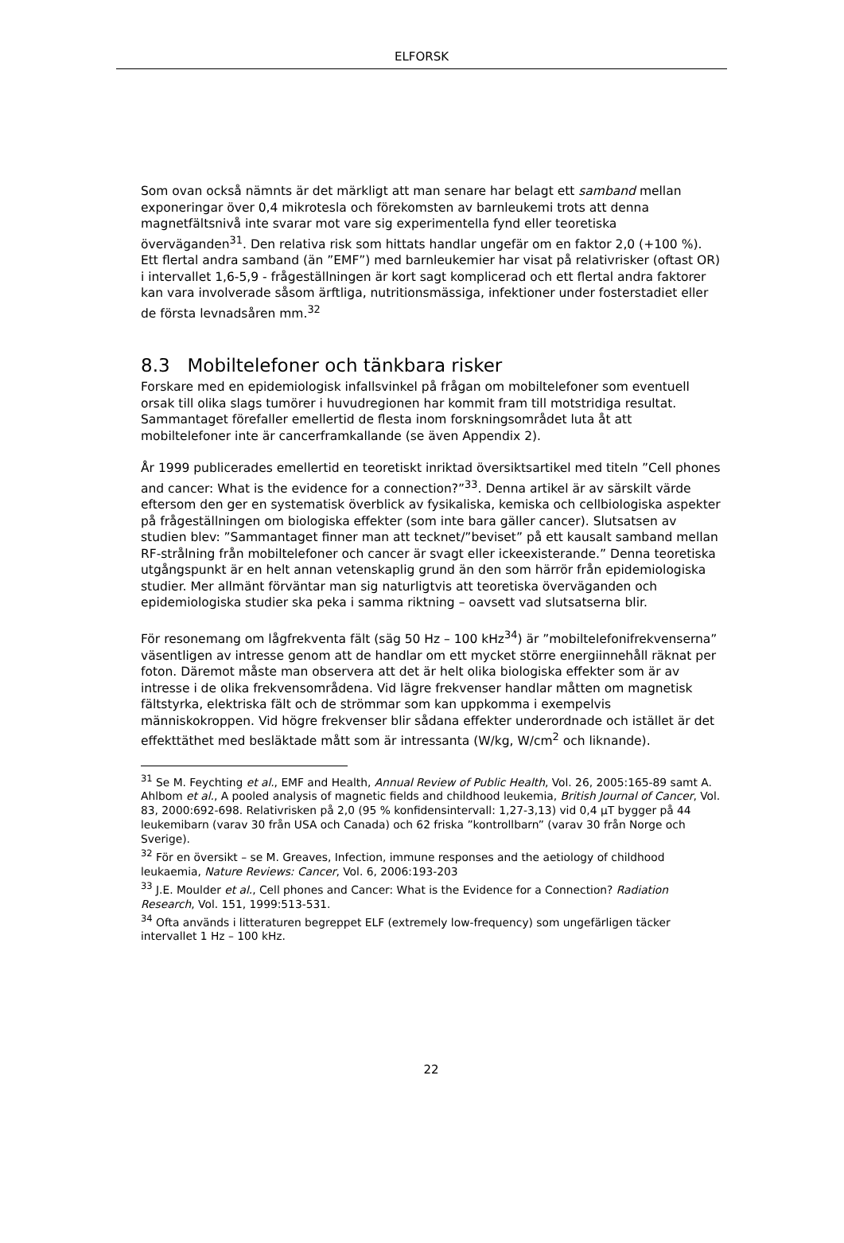ELFORSK
Som ovan också nämnts är det märkligt att man senare har belagt ett samband mellan exponeringar över 0,4 mikrotesla och förekomsten av barnleukemi trots att denna magnetfältsnivå inte svarar mot vare sig experimentella fynd eller teoretiska överväganden<sup>31</sup>. Den relativa risk som hittats handlar ungefär om en faktor 2,0 (+100 %). Ett flertal andra samband (än ”EMF”) med barnleukemier har visat på relativrisker (oftast OR) i intervallet 1,6-5,9 - frågeställningen är kort sagt komplicerad och ett flertal andra faktorer kan vara involverade såsom ärftliga, nutritionsmässiga, infektioner under fosterstadiet eller de första levnadsåren mm.<sup>32</sup>
8.3 Mobiltelefoner och tänkbara risker
Forskare med en epidemiologisk infallsvinkel på frågan om mobiltelefoner som eventuell orsak till olika slags tumörer i huvudregionen har kommit fram till motstridiga resultat. Sammantaget förefaller emellertid de flesta inom forskningsområdet luta åt att mobiltelefoner inte är cancerframkallande (se även Appendix 2).
År 1999 publicerades emellertid en teoretiskt inriktad översiktsartikel med titeln ”Cell phones and cancer: What is the evidence for a connection?”<sup>33</sup>. Denna artikel är av särskilt värde eftersom den ger en systematisk överblick av fysikaliska, kemiska och cellbiologiska aspekter på frågeställningen om biologiska effekter (som inte bara gäller cancer). Slutsatsen av studien blev: ”Sammantaget finner man att tecknet/”beviset” på ett kausalt samband mellan RF-strålning från mobiltelefoner och cancer är svagt eller ickeexisterande.” Denna teoretiska utgångspunkt är en helt annan vetenskaplig grund än den som härrör från epidemiologiska studier. Mer allmänt förväntar man sig naturligtvis att teoretiska överväganden och epidemiologiska studier ska peka i samma riktning – oavsett vad slutsatserna blir.
För resonemang om lågfrekventa fält (säg 50 Hz – 100 kHz<sup>34</sup>) är ”mobiltelefonifrekvenserna” väsentligen av intresse genom att de handlar om ett mycket större energiinnehåll räknat per foton. Däremot måste man observera att det är helt olika biologiska effekter som är av intresse i de olika frekvensområdena. Vid lägre frekvenser handlar måtten om magnetisk fältstyrka, elektriska fält och de strömmar som kan uppkomma i exempelvis människokroppen. Vid högre frekvenser blir sådana effekter underordnade och istället är det effekttäthet med besläktade mått som är intressanta (W/kg, W/cm<sup>2</sup> och liknande).
<sup>31</sup> Se M. Feychting et al., EMF and Health, Annual Review of Public Health, Vol. 26, 2005:165-89 samt A. Ahlbom et al., A pooled analysis of magnetic fields and childhood leukemia, British Journal of Cancer, Vol. 83, 2000:692-698. Relativrisken på 2,0 (95 % konfidensintervall: 1,27-3,13) vid 0,4 μT bygger på 44 leukemibarn (varav 30 från USA och Canada) och 62 friska ”kontrollbarn” (varav 30 från Norge och Sverige).
<sup>32</sup> För en översikt – se M. Greaves, Infection, immune responses and the aetiology of childhood leukaemia, Nature Reviews: Cancer, Vol. 6, 2006:193-203
<sup>33</sup> J.E. Moulder et al., Cell phones and Cancer: What is the Evidence for a Connection? Radiation Research, Vol. 151, 1999:513-531.
<sup>34</sup> Ofta används i litteraturen begreppet ELF (extremely low-frequency) som ungefärligen täcker intervallet 1 Hz – 100 kHz.
22